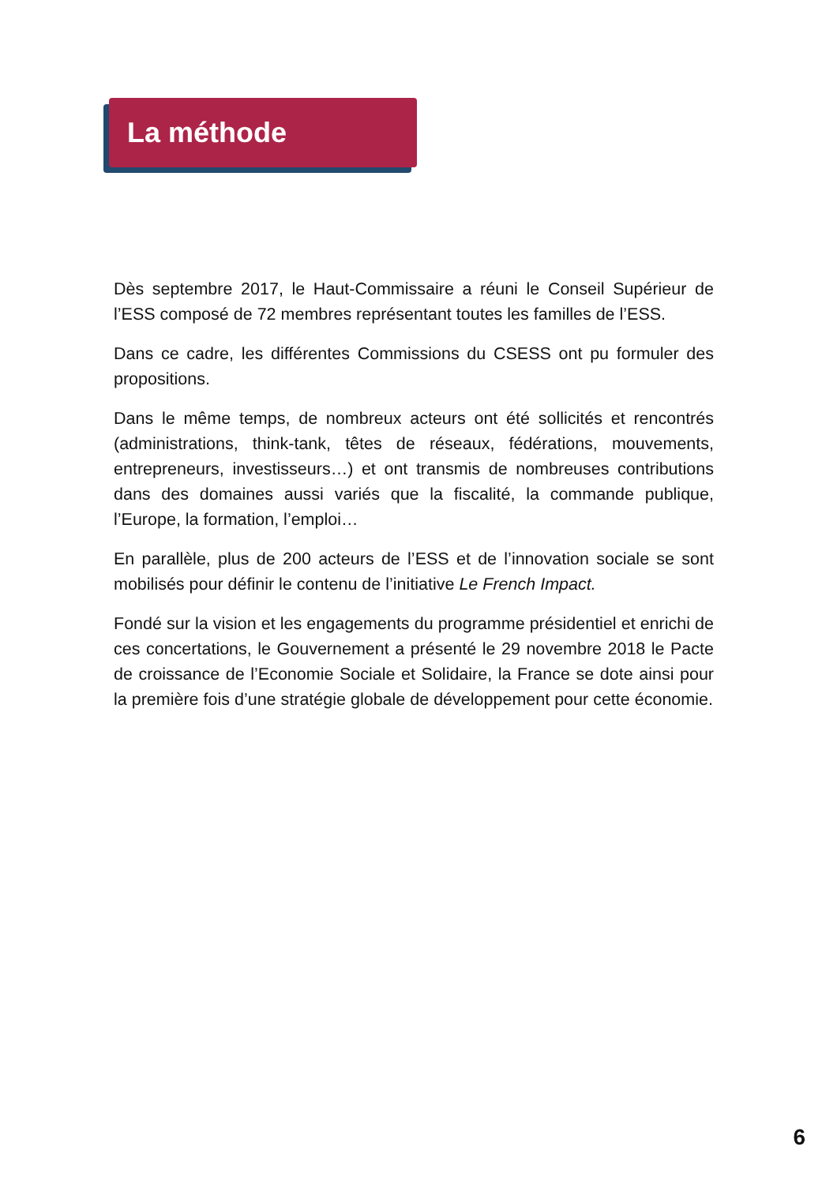La méthode
Dès septembre 2017, le Haut-Commissaire a réuni le Conseil Supérieur de l’ESS composé de 72 membres représentant toutes les familles de l’ESS.
Dans ce cadre, les différentes Commissions du CSESS ont pu formuler des propositions.
Dans le même temps, de nombreux acteurs ont été sollicités et rencontrés (administrations, think-tank, têtes de réseaux, fédérations, mouvements, entrepreneurs, investisseurs…) et ont transmis de nombreuses contributions dans des domaines aussi variés que la fiscalité, la commande publique, l’Europe, la formation, l’emploi…
En parallèle, plus de 200 acteurs de l’ESS et de l’innovation sociale se sont mobilisés pour définir le contenu de l’initiative Le French Impact.
Fondé sur la vision et les engagements du programme présidentiel et enrichi de ces concertations, le Gouvernement a présenté le 29 novembre 2018 le Pacte de croissance de l’Economie Sociale et Solidaire, la France se dote ainsi pour la première fois d’une stratégie globale de développement pour cette économie.
6